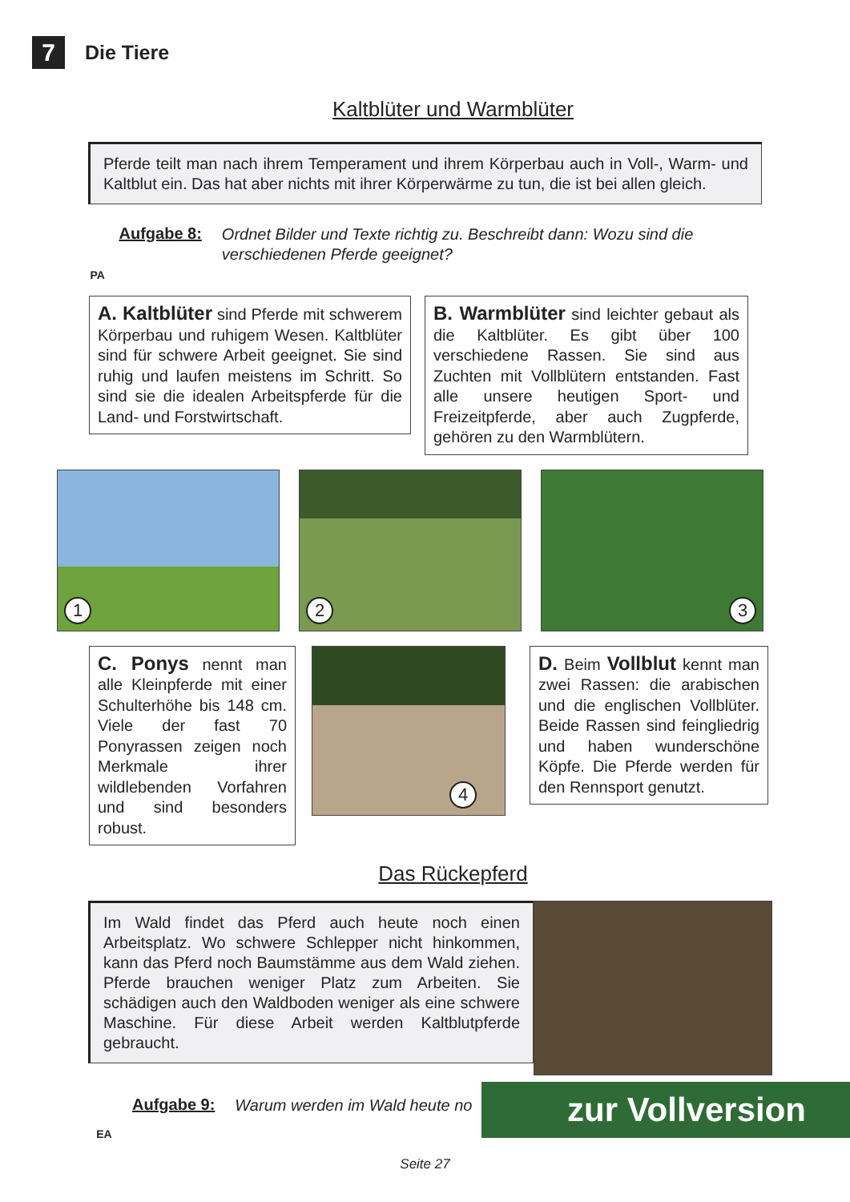7
Die Tiere
Kaltblüter und Warmblüter
Pferde teilt man nach ihrem Temperament und ihrem Körperbau auch in Voll-, Warm- und Kaltblut ein. Das hat aber nichts mit ihrer Körperwärme zu tun, die ist bei allen gleich.
PA
Aufgabe 8: Ordnet Bilder und Texte richtig zu. Beschreibt dann: Wozu sind die verschiedenen Pferde geeignet?
A. Kaltblüter sind Pferde mit schwerem Körperbau und ruhigem Wesen. Kaltblüter sind für schwere Arbeit geeignet. Sie sind ruhig und laufen meistens im Schritt. So sind sie die idealen Arbeitspferde für die Land- und Forstwirtschaft.
B. Warmblüter sind leichter gebaut als die Kaltblüter. Es gibt über 100 verschiedene Rassen. Sie sind aus Zuchten mit Vollblütern entstanden. Fast alle unsere heutigen Sport- und Freizeitpferde, aber auch Zugpferde, gehören zu den Warmblütern.
1
2
3
C. Ponys nennt man alle Kleinpferde mit einer Schulterhöhe bis 148 cm. Viele der fast 70 Ponyrassen zeigen noch Merkmale ihrer wildlebenden Vorfahren und sind besonders robust.
4
D. Beim Vollblut kennt man zwei Rassen: die arabischen und die englischen Vollblüter. Beide Rassen sind feingliedrig und haben wunderschöne Köpfe. Die Pferde werden für den Rennsport genutzt.
Das Rückepferd
Im Wald findet das Pferd auch heute noch einen Arbeitsplatz. Wo schwere Schlepper nicht hinkommen, kann das Pferd noch Baumstämme aus dem Wald ziehen. Pferde brauchen weniger Platz zum Arbeiten. Sie schädigen auch den Waldboden weniger als eine schwere Maschine. Für diese Arbeit werden Kaltblutpferde gebraucht.
EA
Aufgabe 9: Warum werden im Wald heute no
Seite 27
zur Vollversion